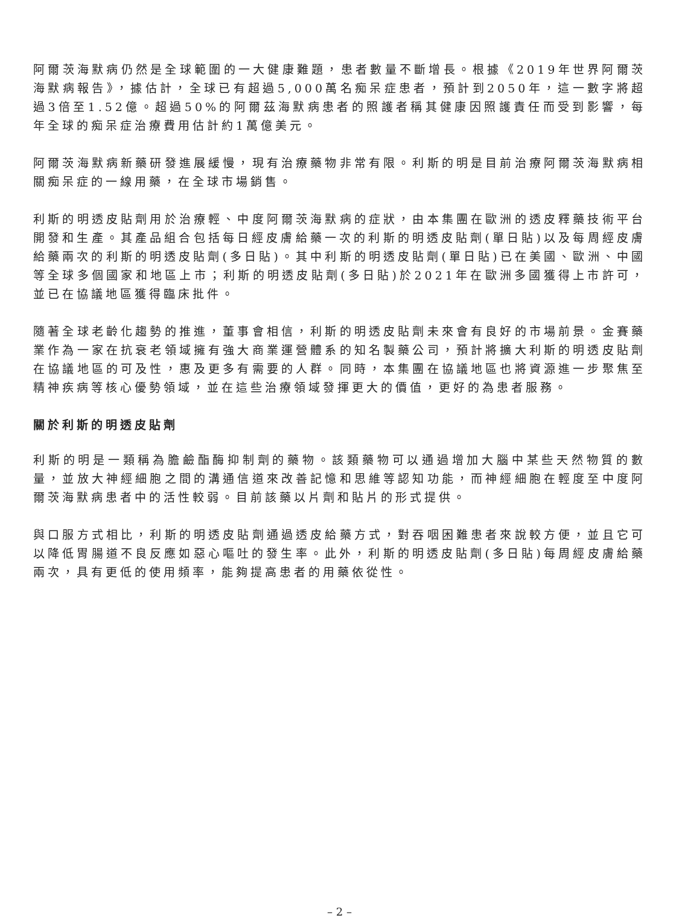阿爾茨海默病仍然是全球範圍的一大健康難題，患者數量不斷增長。根據《2019年世界阿爾茨海默病報告》，據估計，全球已有超過5,000萬名痴呆症患者，預計到2050年，這一數字將超過3倍至1.52億。超過50%的阿爾茲海默病患者的照護者稱其健康因照護責任而受到影響，每年全球的痴呆症治療費用估計約1萬億美元。
阿爾茨海默病新藥研發進展緩慢，現有治療藥物非常有限。利斯的明是目前治療阿爾茨海默病相關痴呆症的一線用藥，在全球市場銷售。
利斯的明透皮貼劑用於治療輕、中度阿爾茨海默病的症狀，由本集團在歐洲的透皮釋藥技術平台開發和生產。其產品組合包括每日經皮膚給藥一次的利斯的明透皮貼劑(單日貼)以及每周經皮膚給藥兩次的利斯的明透皮貼劑(多日貼)。其中利斯的明透皮貼劑(單日貼)已在美國、歐洲、中國等全球多個國家和地區上市；利斯的明透皮貼劑(多日貼)於2021年在歐洲多國獲得上市許可，並已在協議地區獲得臨床批件。
隨著全球老齡化趨勢的推進，董事會相信，利斯的明透皮貼劑未來會有良好的市場前景。金賽藥業作為一家在抗衰老領域擁有強大商業運營體系的知名製藥公司，預計將擴大利斯的明透皮貼劑在協議地區的可及性，惠及更多有需要的人群。同時，本集團在協議地區也將資源進一步聚焦至精神疾病等核心優勢領域，並在這些治療領域發揮更大的價值，更好的為患者服務。
關於利斯的明透皮貼劑
利斯的明是一類稱為膽鹼酯酶抑制劑的藥物。該類藥物可以通過增加大腦中某些天然物質的數量，並放大神經細胞之間的溝通信道來改善記憶和思維等認知功能，而神經細胞在輕度至中度阿爾茨海默病患者中的活性較弱。目前該藥以片劑和貼片的形式提供。
與口服方式相比，利斯的明透皮貼劑通過透皮給藥方式，對吞咽困難患者來說較方便，並且它可以降低胃腸道不良反應如惡心嘔吐的發生率。此外，利斯的明透皮貼劑(多日貼)每周經皮膚給藥兩次，具有更低的使用頻率，能夠提高患者的用藥依從性。
– 2 –